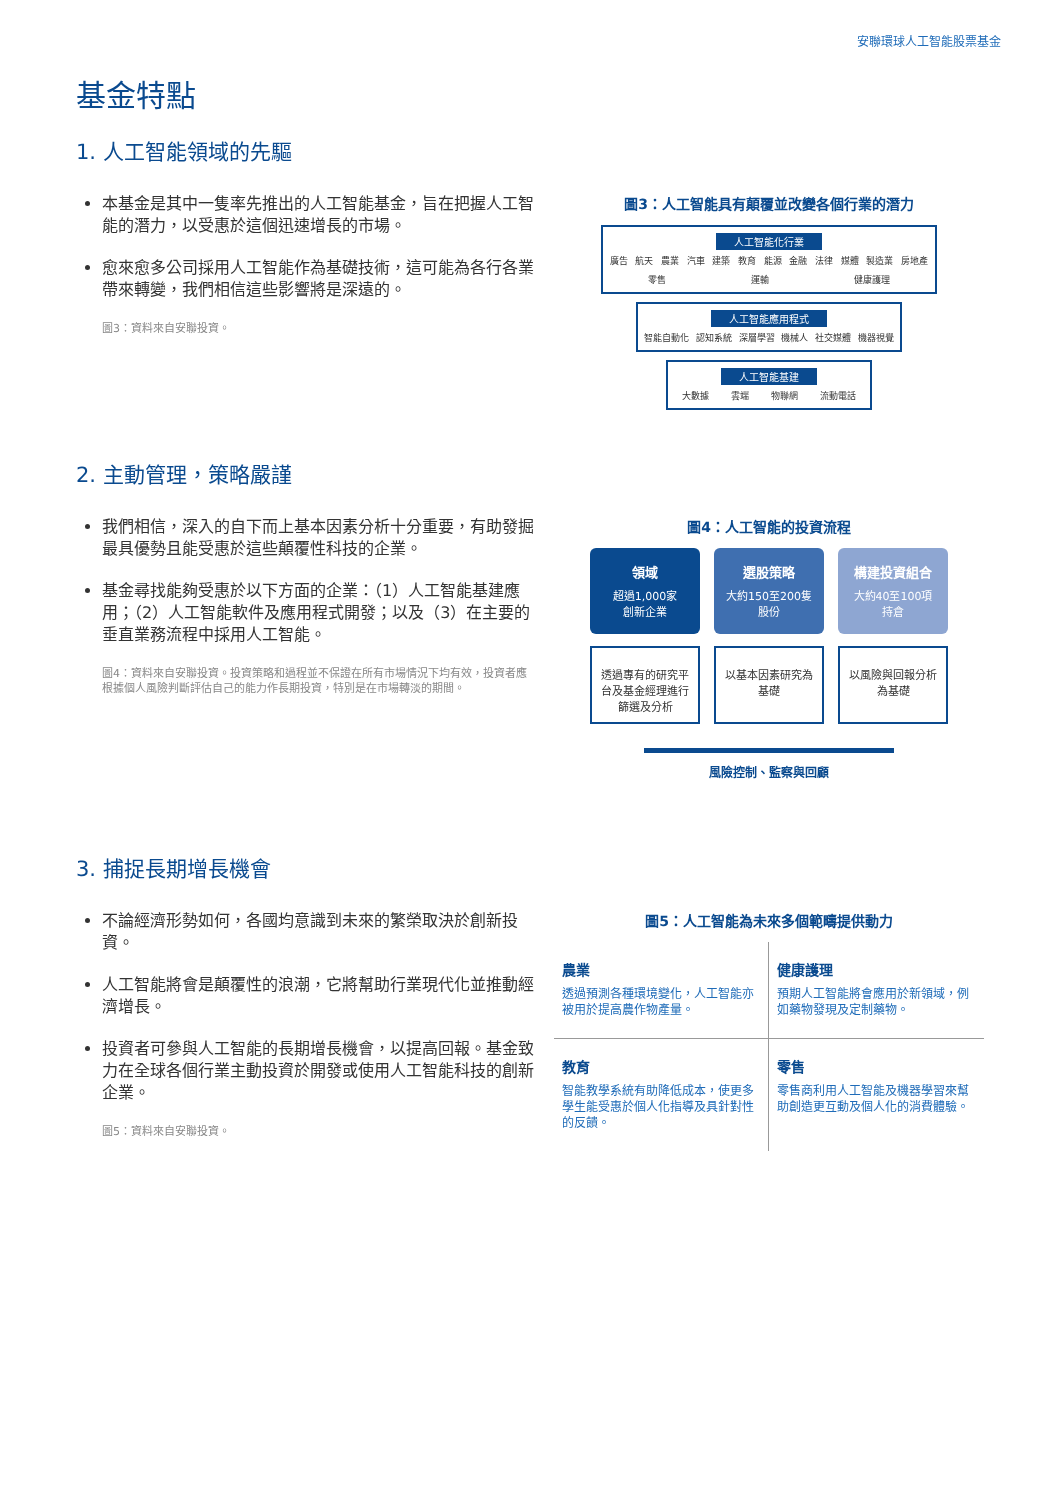安聯環球人工智能股票基金
基金特點
1. 人工智能領域的先驅
本基金是其中一隻率先推出的人工智能基金，旨在把握人工智能的潛力，以受惠於這個迅速增長的市場。
愈來愈多公司採用人工智能作為基礎技術，這可能為各行各業帶來轉變，我們相信這些影響將是深遠的。
圖3：資料來自安聯投資。
圖3：人工智能具有顛覆並改變各個行業的潛力
人工智能化行業
廣告 航天 農業 汽車 建築 教育 能源 金融 法律 媒體 製造業 房地產 零售 運輸 健康護理
人工智能應用程式
智能自動化 認知系統 深層學習 機械人 社交媒體 機器視覺
人工智能基建
大數據 雲端 物聯網 流動電話
2. 主動管理，策略嚴謹
我們相信，深入的自下而上基本因素分析十分重要，有助發掘最具優勢且能受惠於這些顛覆性科技的企業。
基金尋找能夠受惠於以下方面的企業：（1）人工智能基建應用；（2）人工智能軟件及應用程式開發；以及（3）在主要的垂直業務流程中採用人工智能。
圖4：資料來自安聯投資。投資策略和過程並不保證在所有市場情況下均有效，投資者應根據個人風險判斷評估自己的能力作長期投資，特別是在市場轉淡的期間。
圖4：人工智能的投資流程
領域
超過1,000家
創新企業
選股策略
大約150至200隻
股份
構建投資組合
大約40至100項
持倉
透過專有的研究平台及基金經理進行篩選及分析
以基本因素研究為基礎 以風險與回報分析為基礎
風險控制、監察與回顧
3. 捕捉長期增長機會
不論經濟形勢如何，各國均意識到未來的繁榮取決於創新投資。
人工智能將會是顛覆性的浪潮，它將幫助行業現代化並推動經濟增長。
投資者可參與人工智能的長期增長機會，以提高回報。基金致力在全球各個行業主動投資於開發或使用人工智能科技的創新企業。
圖5：資料來自安聯投資。
圖5：人工智能為未來多個範疇提供動力
農業
透過預測各種環境變化，人工智能亦被用於提高農作物產量。
健康護理
預期人工智能將會應用於新領域，例如藥物發現及定制藥物。
教育
智能教學系統有助降低成本，使更多學生能受惠於個人化指導及具針對性的反饋。
零售
零售商利用人工智能及機器學習來幫助創造更互動及個人化的消費體驗。